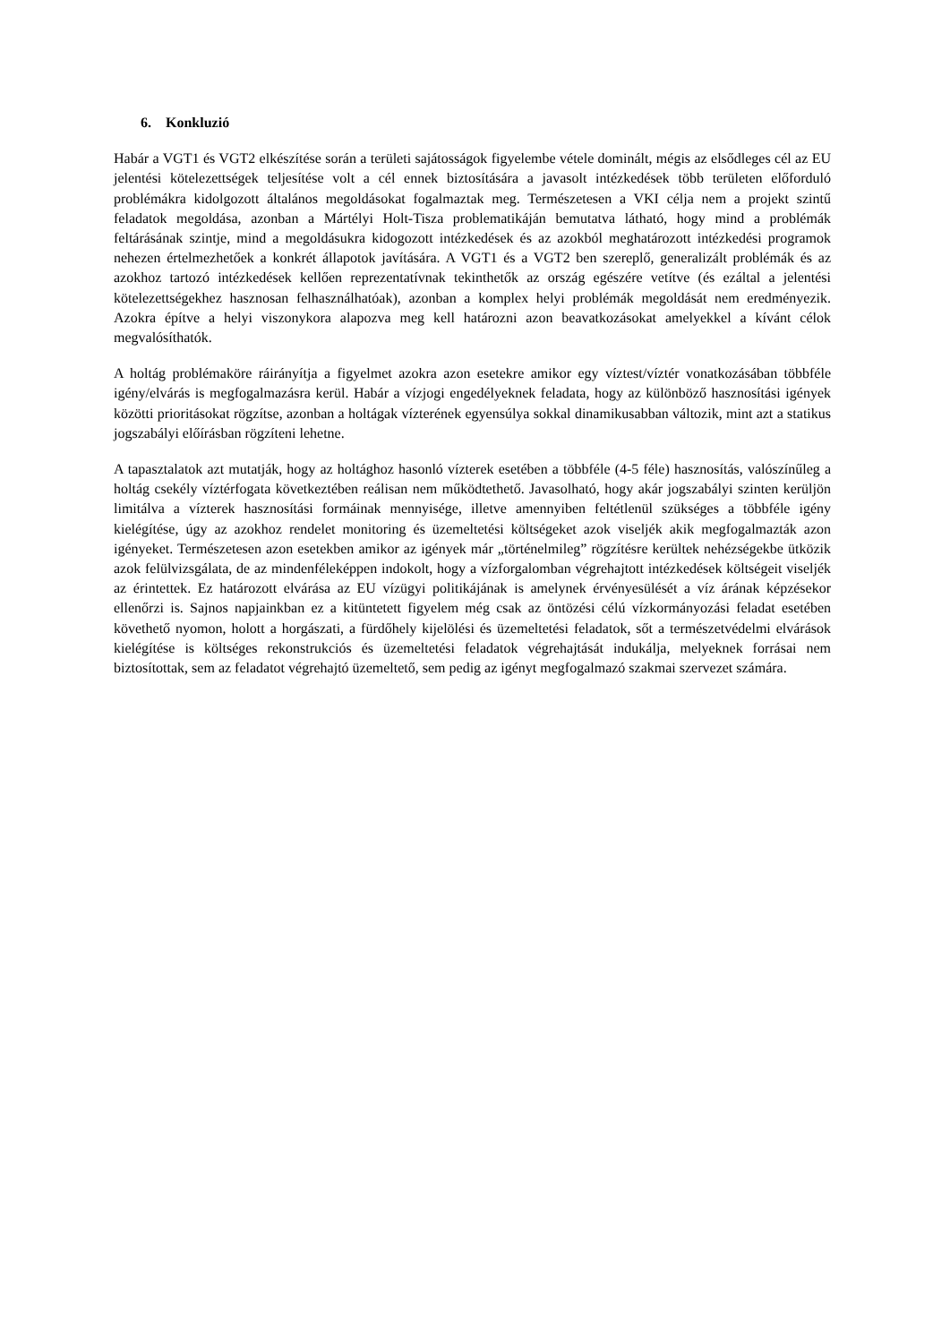6. Konkluzió
Habár a VGT1 és VGT2 elkészítése során a területi sajátosságok figyelembe vétele dominált, mégis az elsődleges cél az EU jelentési kötelezettségek teljesítése volt a cél ennek biztosítására a javasolt intézkedések több területen előforduló problémákra kidolgozott általános megoldásokat fogalmaztak meg. Természetesen a VKI célja nem a projekt szintű feladatok megoldása, azonban a Mártélyi Holt-Tisza problematikáján bemutatva látható, hogy mind a problémák feltárásának szintje, mind a megoldásukra kidogozott intézkedések és az azokból meghatározott intézkedési programok nehezen értelmezhetőek a konkrét állapotok javítására. A VGT1 és a VGT2 ben szereplő, generalizált problémák és az azokhoz tartozó intézkedések kellően reprezentatívnak tekinthetők az ország egészére vetítve (és ezáltal a jelentési kötelezettségekhez hasznosan felhasználhatóak), azonban a komplex helyi problémák megoldását nem eredményezik. Azokra építve a helyi viszonykora alapozva meg kell határozni azon beavatkozásokat amelyekkel a kívánt célok megvalósíthatók.
A holtág problémaköre ráirányítja a figyelmet azokra azon esetekre amikor egy víztest/víztér vonatkozásában többféle igény/elvárás is megfogalmazásra kerül. Habár a vízjogi engedélyeknek feladata, hogy az különböző hasznosítási igények közötti prioritásokat rögzítse, azonban a holtágak vízterének egyensúlya sokkal dinamikusabban változik, mint azt a statikus jogszabályi előírásban rögzíteni lehetne.
A tapasztalatok azt mutatják, hogy az holtághoz hasonló vízterek esetében a többféle (4-5 féle) hasznosítás, valószínűleg a holtág csekély víztérfogata következtében reálisan nem működtethető. Javasolható, hogy akár jogszabályi szinten kerüljön limitálva a vízterek hasznosítási formáinak mennyisége, illetve amennyiben feltétlenül szükséges a többféle igény kielégítése, úgy az azokhoz rendelet monitoring és üzemeltetési költségeket azok viseljék akik megfogalmazták azon igényeket. Természetesen azon esetekben amikor az igények már „történelmileg” rögzítésre kerültek nehézségekbe ütközik azok felülvizsgálata, de az mindenféleképpen indokolt, hogy a vízforgalomban végrehajtott intézkedések költségeit viseljék az érintettek. Ez határozott elvárása az EU vízügyi politikájának is amelynek érvényesülését a víz árának képzésekor ellenőrzi is. Sajnos napjainkban ez a kitüntetett figyelem még csak az öntözési célú vízkormányozási feladat esetében követhető nyomon, holott a horgászati, a fürdőhely kijelölési és üzemeltetési feladatok, sőt a természetvédelmi elvárások kielégítése is költséges rekonstrukciós és üzemeltetési feladatok végrehajtását indukálja, melyeknek forrásai nem biztosítottak, sem az feladatot végrehajtó üzemeltető, sem pedig az igényt megfogalmazó szakmai szervezet számára.